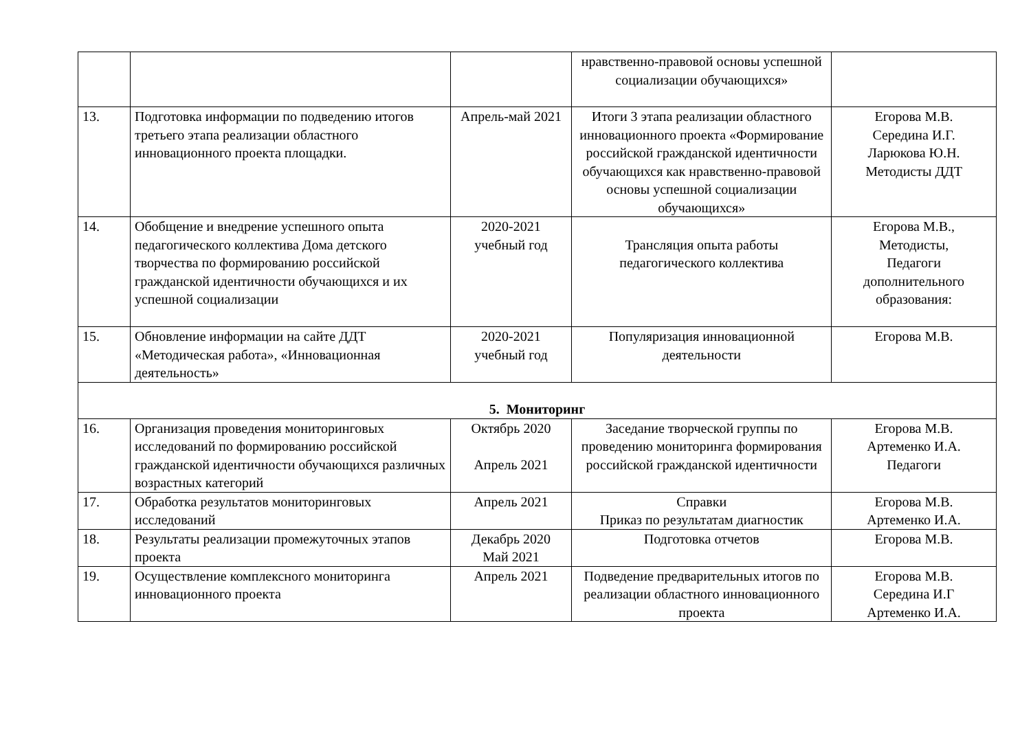| | | | нравственно-правовой основы успешной социализации обучающихся» | |
| 13. | Подготовка информации по подведению итогов третьего этапа реализации областного инновационного проекта площадки. | Апрель-май 2021 | Итоги 3 этапа реализации областного инновационного проекта «Формирование российской гражданской идентичности обучающихся как нравственно-правовой основы успешной социализации обучающихся» | Егорова М.В. Середина И.Г. Ларюкова Ю.Н. Методисты ДДТ |
| 14. | Обобщение и внедрение успешного опыта педагогического коллектива Дома детского творчества по формированию российской гражданской идентичности обучающихся и их успешной социализации | 2020-2021 учебный год | Трансляция опыта работы педагогического коллектива | Егорова М.В., Методисты, Педагоги дополнительного образования: |
| 15. | Обновление информации на сайте ДДТ «Методическая работа», «Инновационная деятельность» | 2020-2021 учебный год | Популяризация инновационной деятельности | Егорова М.В. |
| 5. Мониторинг | | | | |
| 16. | Организация проведения мониторинговых исследований по формированию российской гражданской идентичности обучающихся различных возрастных категорий | Октябрь 2020 Апрель 2021 | Заседание творческой группы по проведению мониторинга формирования российской гражданской идентичности | Егорова М.В. Артеменко И.А. Педагоги |
| 17. | Обработка результатов мониторинговых исследований | Апрель 2021 | Справки Приказ по результатам диагностик | Егорова М.В. Артеменко И.А. |
| 18. | Результаты реализации промежуточных этапов проекта | Декабрь 2020 Май 2021 | Подготовка отчетов | Егорова М.В. |
| 19. | Осуществление комплексного мониторинга инновационного проекта | Апрель 2021 | Подведение предварительных итогов по реализации областного инновационного проекта | Егорова М.В. Середина И.Г Артеменко И.А. |